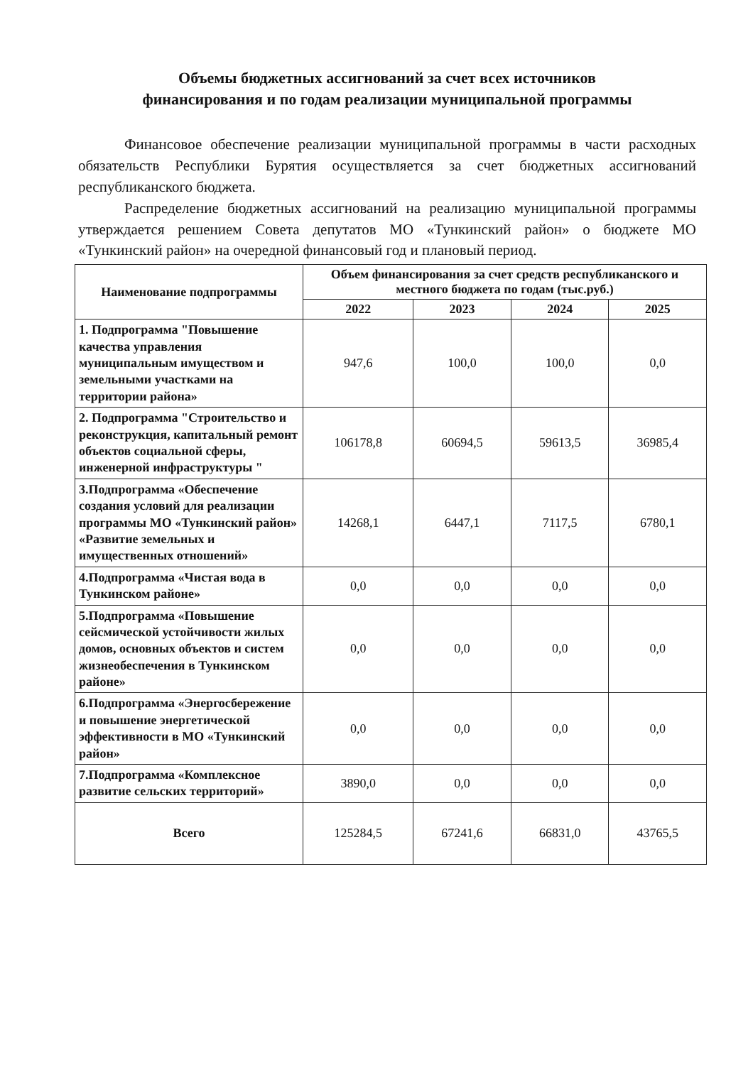Объемы бюджетных ассигнований за счет всех источников
финансирования и по годам реализации муниципальной программы
Финансовое обеспечение реализации муниципальной программы в части расходных обязательств Республики Бурятия осуществляется за счет бюджетных ассигнований республиканского бюджета.
Распределение бюджетных ассигнований на реализацию муниципальной программы утверждается решением Совета депутатов МО «Тункинский район» о бюджете МО «Тункинский район» на очередной финансовый год и плановый период.
| Наименование подпрограммы | Объем финансирования за счет средств республиканского и местного бюджета по годам (тыс.руб.) | | | |
| --- | --- | --- | --- | --- |
| | 2022 | 2023 | 2024 | 2025 |
| 1. Подпрограмма "Повышение качества управления муниципальным имуществом и земельными участками на территории района» | 947,6 | 100,0 | 100,0 | 0,0 |
| 2. Подпрограмма "Строительство и реконструкция, капитальный ремонт объектов социальной сферы, инженерной инфраструктуры " | 106178,8 | 60694,5 | 59613,5 | 36985,4 |
| 3.Подпрограмма «Обеспечение создания условий для реализации программы МО «Тункинский район» «Развитие земельных и имущественных отношений» | 14268,1 | 6447,1 | 7117,5 | 6780,1 |
| 4.Подпрограмма «Чистая вода в Тункинском районе» | 0,0 | 0,0 | 0,0 | 0,0 |
| 5.Подпрограмма «Повышение сейсмической устойчивости жилых домов, основных объектов и систем жизнеобеспечения в Тункинском районе» | 0,0 | 0,0 | 0,0 | 0,0 |
| 6.Подпрограмма «Энергосбережение и повышение энергетической эффективности в МО «Тункинский район» | 0,0 | 0,0 | 0,0 | 0,0 |
| 7.Подпрограмма «Комплексное развитие сельских территорий» | 3890,0 | 0,0 | 0,0 | 0,0 |
| Всего | 125284,5 | 67241,6 | 66831,0 | 43765,5 |